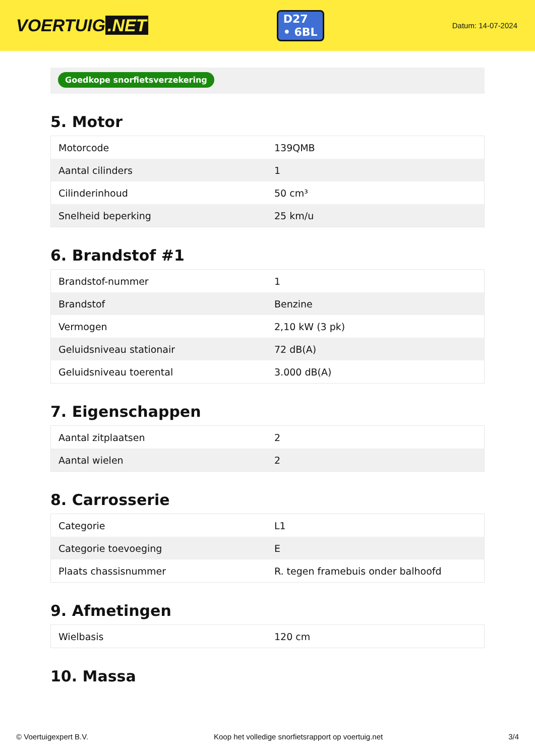VOERTUIG.NET
D27
• 6BL
Datum: 14-07-2024
Goedkope snorfietsverzekering
5. Motor
| Motorcode | 139QMB |
| Aantal cilinders | 1 |
| Cilinderinhoud | 50 cm³ |
| Snelheid beperking | 25 km/u |
6. Brandstof #1
| Brandstof-nummer | 1 |
| Brandstof | Benzine |
| Vermogen | 2,10 kW (3 pk) |
| Geluidsniveau stationair | 72 dB(A) |
| Geluidsniveau toerental | 3.000 dB(A) |
7. Eigenschappen
| Aantal zitplaatsen | 2 |
| Aantal wielen | 2 |
8. Carrosserie
| Categorie | L1 |
| Categorie toevoeging | E |
| Plaats chassisnummer | R. tegen framebuis onder balhoofd |
9. Afmetingen
| Wielbasis | 120 cm |
10. Massa
© Voertuigexpert B.V. Koop het volledige snorfietsrapport op voertuig.net 3/4